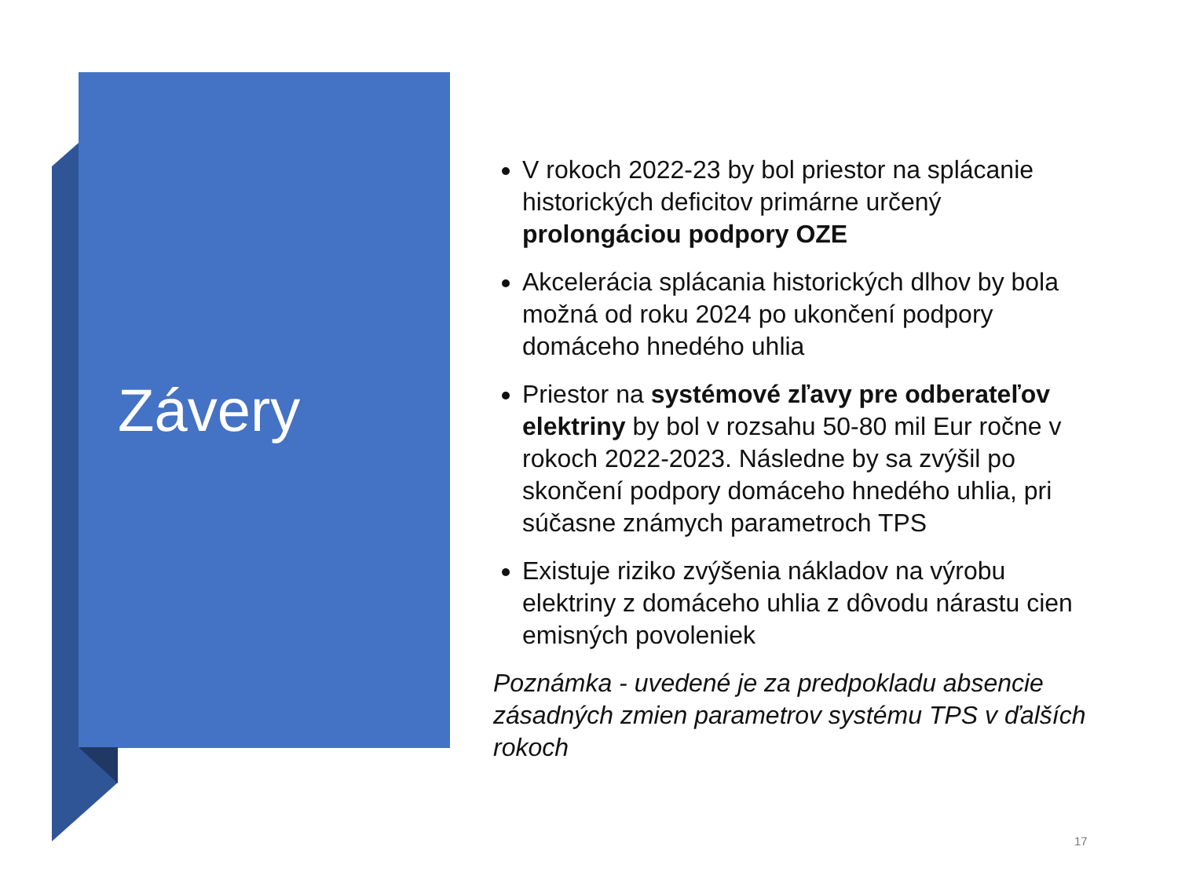Závery
V rokoch 2022-23 by bol priestor na splácanie historických deficitov primárne určený prolongáciou podpory OZE
Akcelerácia splácania historických dlhov by bola možná od roku 2024 po ukončení podpory domáceho hnedého uhlia
Priestor na systémové zľavy pre odberateľov elektriny by bol v rozsahu 50-80 mil Eur ročne v rokoch 2022-2023. Následne by sa zvýšil po skončení podpory domáceho hnedého uhlia, pri súčasne známych parametroch TPS
Existuje riziko zvýšenia nákladov na výrobu elektriny z domáceho uhlia z dôvodu nárastu cien emisných povoleniek
Poznámka - uvedené je za predpokladu absencie zásadných zmien parametrov systému TPS v ďalších rokoch
17